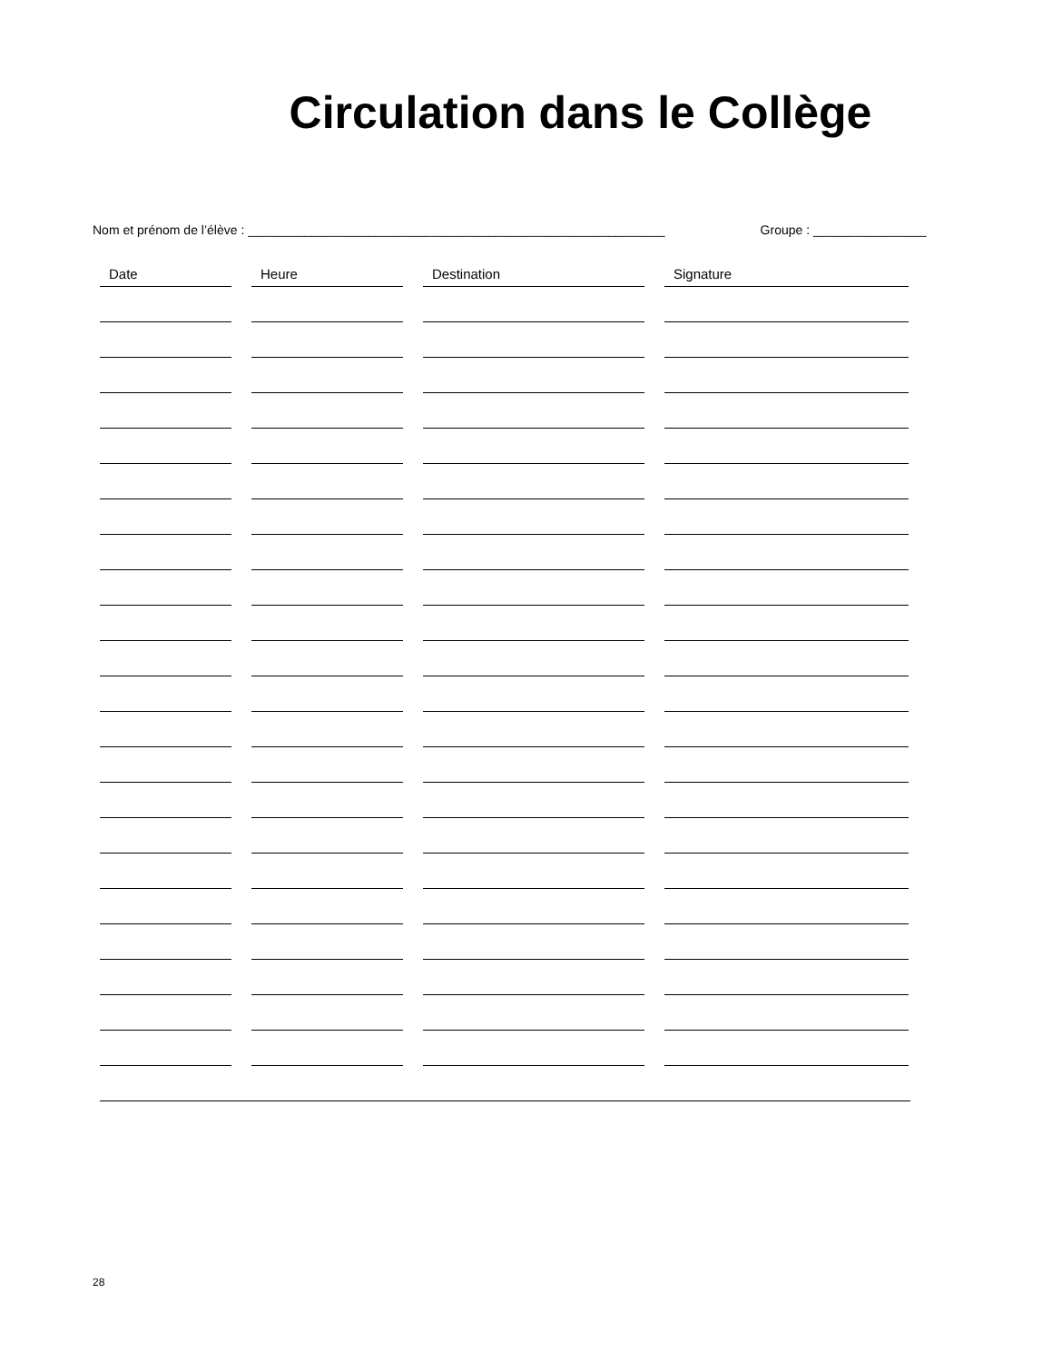Circulation dans le Collège
Nom et prénom de l’élève : ___________________________________________________________ Groupe : ________________
| Date | Heure | Destination | Signature |
| --- | --- | --- | --- |
28